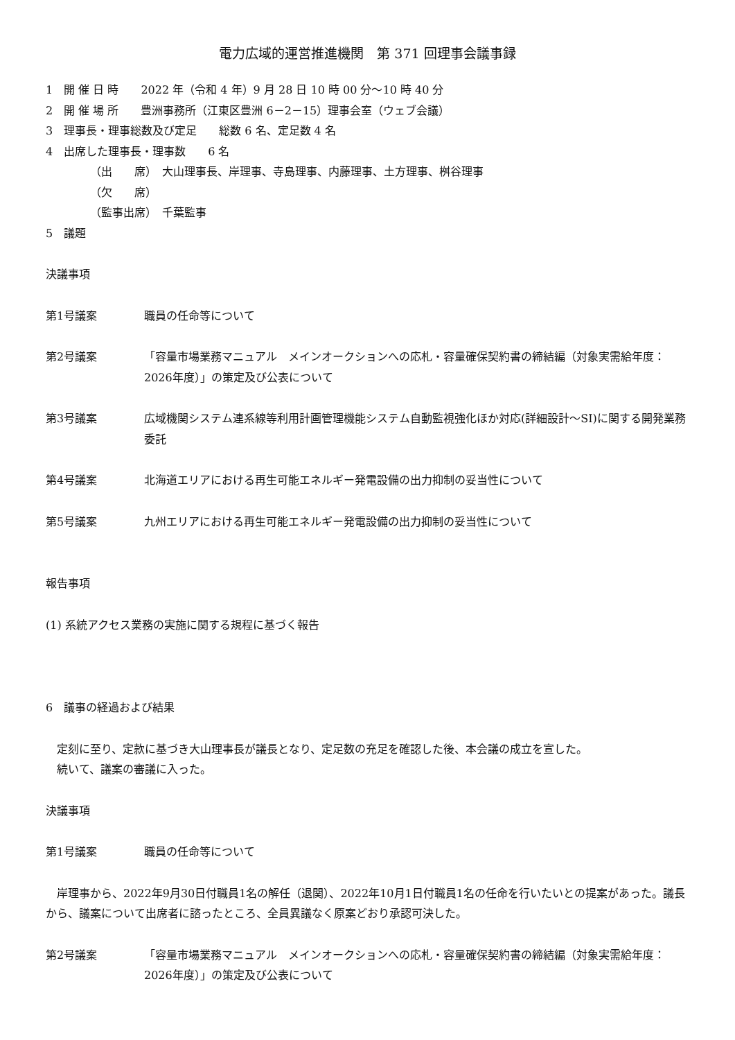電力広域的運営推進機関　第 371 回理事会議事録
1　開 催 日 時　　2022 年（令和 4 年）9 月 28 日 10 時 00 分～10 時 40 分
2　開 催 場 所　　豊洲事務所（江東区豊洲 6－2－15）理事会室（ウェブ会議）
3　理事長・理事総数及び定足　　総数 6 名、定足数 4 名
4　出席した理事長・理事数　　6 名
（出　　席）　大山理事長、岸理事、寺島理事、内藤理事、土方理事、桝谷理事
（欠　　席）
（監事出席）　千葉監事
5　議題
決議事項
第1号議案 職員の任命等について
第2号議案 「容量市場業務マニュアル　メインオークションへの応札・容量確保契約書の締結編（対象実需給年度：2026年度）」の策定及び公表について
第3号議案 広域機関システム連系線等利用計画管理機能システム自動監視強化ほか対応(詳細設計～SI)に関する開発業務委託
第4号議案 北海道エリアにおける再生可能エネルギー発電設備の出力抑制の妥当性について
第5号議案 九州エリアにおける再生可能エネルギー発電設備の出力抑制の妥当性について
報告事項
(1) 系統アクセス業務の実施に関する規程に基づく報告
6　議事の経過および結果
　定刻に至り、定款に基づき大山理事長が議長となり、定足数の充足を確認した後、本会議の成立を宣した。
　続いて、議案の審議に入った。
決議事項
第1号議案 職員の任命等について
　岸理事から、2022年9月30日付職員1名の解任（退関）、2022年10月1日付職員1名の任命を行いたいとの提案があった。議長から、議案について出席者に諮ったところ、全員異議なく原案どおり承認可決した。
第2号議案 「容量市場業務マニュアル　メインオークションへの応札・容量確保契約書の締結編（対象実需給年度：2026年度）」の策定及び公表について